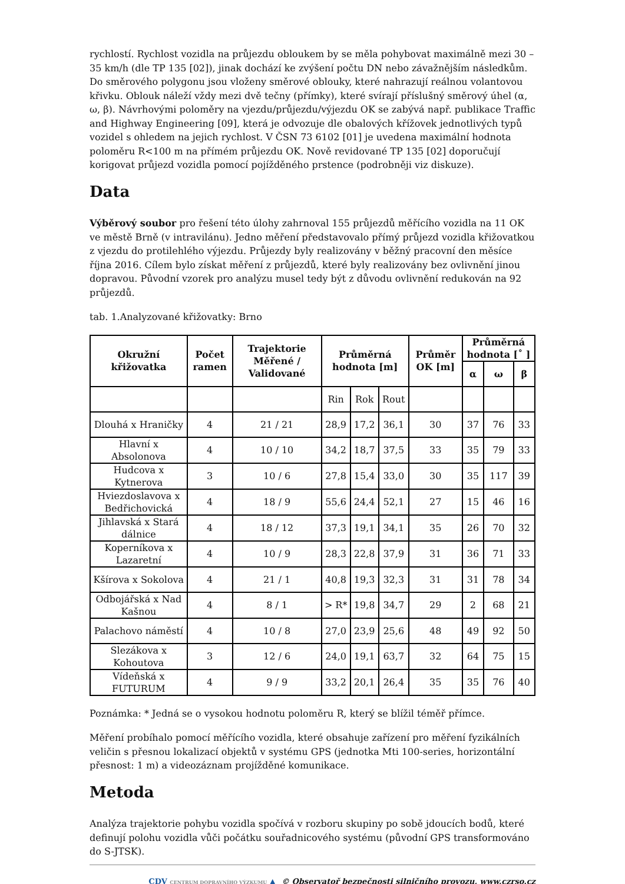rychlostí. Rychlost vozidla na průjezdu obloukem by se měla pohybovat maximálně mezi 30 – 35 km/h (dle TP 135 [02]), jinak dochází ke zvýšení počtu DN nebo závažnějším následkům. Do směrového polygonu jsou vloženy směrové oblouky, které nahrazují reálnou volantovou křivku. Oblouk náleží vždy mezi dvě tečny (přímky), které svírají příslušný směrový úhel (α, ω, β). Návrhovými poloměry na vjezdu/průjezdu/výjezdu OK se zabývá např. publikace Traffic and Highway Engineering [09], která je odvozuje dle obalových křížovek jednotlivých typů vozidel s ohledem na jejich rychlost. V ČSN 73 6102 [01] je uvedena maximální hodnota poloměru R<100 m na přímém průjezdu OK. Nově revidované TP 135 [02] doporučují korigovat průjezd vozidla pomocí pojížděného prstence (podrobněji viz diskuze).
Data
Výběrový soubor pro řešení této úlohy zahrnoval 155 průjezdů měřícího vozidla na 11 OK ve městě Brně (v intravilánu). Jedno měření představovalo přímý průjezd vozidla křižovatkou z vjezdu do protilehlého výjezdu. Průjezdy byly realizovány v běžný pracovní den měsíce října 2016. Cílem bylo získat měření z průjezdů, které byly realizovány bez ovlivnění jinou dopravou. Původní vzorek pro analýzu musel tedy být z důvodu ovlivnění redukován na 92 průjezdů.
tab. 1.Analyzované křižovatky: Brno
| Okružní křižovatka | Počet ramen | Trajektorie Měřené / Validované | Průměrná hodnota [m] | | | Průměr OK [m] | Průměrná hodnota [˚ ] | | |
| --- | --- | --- | --- | --- | --- | --- | --- | --- | --- |
| | | | | | | | α | ω | β |
| | | | Rin | Rok | Rout | | | | |
| Dlouhá x Hraničky | 4 | 21 / 21 | 28,9 | 17,2 | 36,1 | 30 | 37 | 76 | 33 |
| Hlavní x Absolonova | 4 | 10 / 10 | 34,2 | 18,7 | 37,5 | 33 | 35 | 79 | 33 |
| Hudcova x Kytnerova | 3 | 10 / 6 | 27,8 | 15,4 | 33,0 | 30 | 35 | 117 | 39 |
| Hviezdoslavova x Bedřichovická | 4 | 18 / 9 | 55,6 | 24,4 | 52,1 | 27 | 15 | 46 | 16 |
| Jihlavská x Stará dálnice | 4 | 18 / 12 | 37,3 | 19,1 | 34,1 | 35 | 26 | 70 | 32 |
| Koperníkova x Lazaretní | 4 | 10 / 9 | 28,3 | 22,8 | 37,9 | 31 | 36 | 71 | 33 |
| Kšírova x Sokolova | 4 | 21 / 1 | 40,8 | 19,3 | 32,3 | 31 | 31 | 78 | 34 |
| Odbojářská x Nad Kašnou | 4 | 8 / 1 | > R* | 19,8 | 34,7 | 29 | 2 | 68 | 21 |
| Palachovo náměstí | 4 | 10 / 8 | 27,0 | 23,9 | 25,6 | 48 | 49 | 92 | 50 |
| Slezákova x Kohoutova | 3 | 12 / 6 | 24,0 | 19,1 | 63,7 | 32 | 64 | 75 | 15 |
| Vídeňská x FUTURUM | 4 | 9 / 9 | 33,2 | 20,1 | 26,4 | 35 | 35 | 76 | 40 |
Poznámka: * Jedná se o vysokou hodnotu poloměru R, který se blížil téměř přímce.
Měření probíhalo pomocí měřícího vozidla, které obsahuje zařízení pro měření fyzikálních veličin s přesnou lokalizací objektů v systému GPS (jednotka Mti 100-series, horizontální přesnost: 1 m) a videozáznam projížděné komunikace.
Metoda
Analýza trajektorie pohybu vozidla spočívá v rozboru skupiny po sobě jdoucích bodů, které definují polohu vozidla vůči počátku souřadnicového systému (původní GPS transformováno do S-JTSK).
CDV CENTRUM DOPRAVNÍHO VÝZKUMU ▲ © Observatoř bezpečnosti silničního provozu, www.czrso.cz